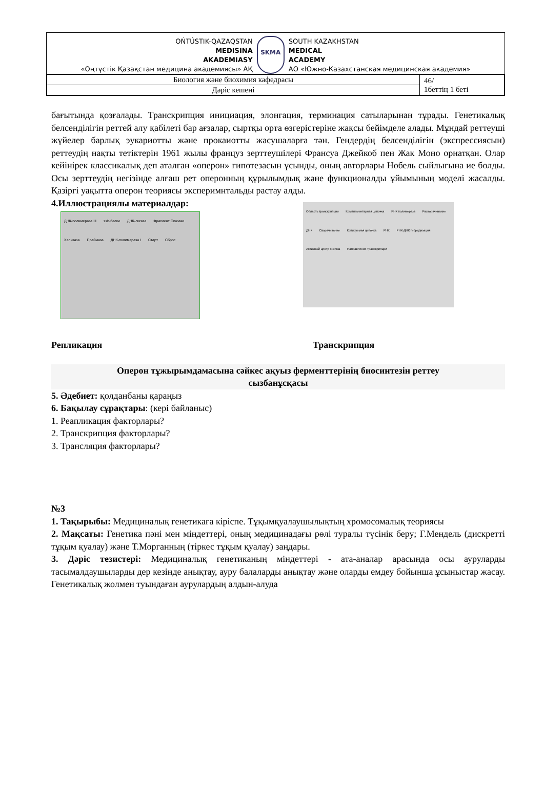OŃTÚSTIK-QAZAQSTAN
MEDISINA
AKADEMIASY
«Оңтүстік Қазақстан медицина академиясы» АҚ
SKMA
SOUTH KAZAKHSTAN
MEDICAL
ACADEMY
АО «Южно-Казахстанская медицинская академия»
| Биология және биохимия кафедрасы | 46/ 1беттің 1 беті |
| Дәріс кешені | |
бағытында қозғалады. Транскрипция инициация, элонгация, терминация сатыларынан тұрады. Генетикалық белсенділігін реттей алу қабілеті бар ағзалар, сыртқы орта өзгерістеріне жақсы бейімделе алады. Мұндай реттеуші жүйелер барлық эукариотты және прокаиотты жасушаларға тән. Гендердің белсенділігін (экспрессиясын) реттеудің нақты тетіктерін 1961 жылы француз зерттеушілері Франсуа Джейкоб пен Жак Моно орнатқан. Олар кейінірек классикалық деп аталған «оперон» гипотезасын ұсынды, оның авторлары Нобель сыйлығына ие болды. Осы зерттеудің негізінде алғаш рет оперонның құрылымдық және функционалды ұйымының моделі жасалды. Қазіргі уақытта оперон теориясы эксперимнтальды растау алды.
4.Иллюстрациялы материалдар:
ДНК-полимераза III ssb-белки ДНК-лигаза Фрагмент Оказаки Хеликаза Праймаза ДНК-полимераза I Старт Сброс
Область транскрипции Комплементарная цепочка РНК полимераза Разворачивание ДНК Сворачивание Копируемая цепочка РНК РНК-ДНК гибридизация Активный центр энзима Направление транскрипции
Репликация Транскрипция
Оперон тұжырымдамасына сәйкес ақуыз ферменттерінің биосинтезін реттеу
сызбанұсқасы
5. Әдебиет: қолданбаны қараңыз
6. Бақылау сұрақтары: (кері байланыс)
1. Реапликация факторлары?
2. Транскрипция факторлары?
3. Трансляция факторлары?
№3
1. Тақырыбы: Медициналық генетикаға кіріспе. Тұқымқуалаушылықтың хромосомалық теориясы
2. Мақсаты: Генетика пәні мен міндеттері, оның медицинадағы рөлі туралы түсінік беру; Г.Мендель (дискретті тұқым қуалау) және Т.Морганның (тіркес тұқым қуалау) заңдары.
3. Дәріс тезистері: Медициналық генетиканың міндеттері - ата-аналар арасында осы ауруларды тасымалдаушыларды дер кезінде анықтау, ауру балаларды анықтау және оларды емдеу бойынша ұсыныстар жасау. Генетикалық жолмен туындаған аурулардың алдын-алуда